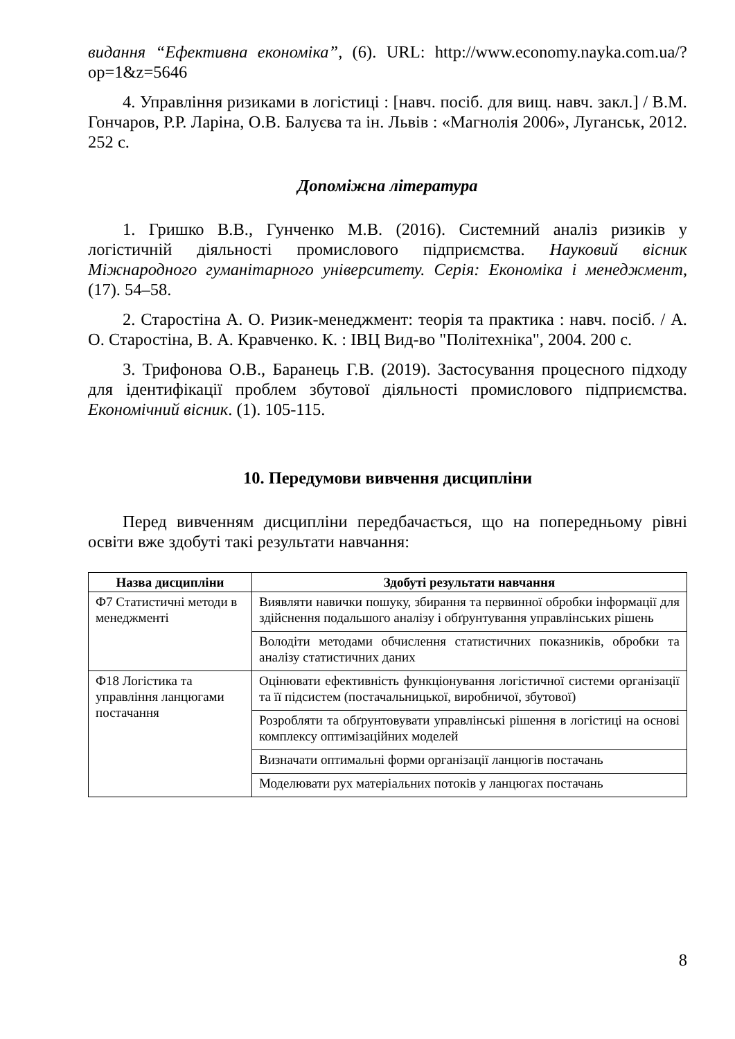видання “Ефективна економіка”, (6). URL: http://www.economy.nayka.com.ua/?op=1&z=5646
4. Управління ризиками в логістиці : [навч. посіб. для вищ. навч. закл.] / В.М. Гончаров, Р.Р. Ларіна, О.В. Балуєва та ін. Львів : «Магнолія 2006», Луганськ, 2012. 252 с.
Допоміжна література
1. Гришко В.В., Гунченко М.В. (2016). Системний аналіз ризиків у логістичній діяльності промислового підприємства. Науковий вісник Міжнародного гуманітарного університету. Серія: Економіка і менеджмент, (17). 54–58.
2. Старостіна А. О. Ризик-менеджмент: теорія та практика : навч. посіб. / А. О. Старостіна, В. А. Кравченко. К. : ІВЦ Вид-во "Політехніка", 2004. 200 с.
3. Трифонова О.В., Баранець Г.В. (2019). Застосування процесного підходу для ідентифікації проблем збутової діяльності промислового підприємства. Економічний вісник. (1). 105-115.
10. Передумови вивчення дисципліни
Перед вивченням дисципліни передбачається, що на попередньому рівні освіти вже здобуті такі результати навчання:
| Назва дисципліни | Здобуті результати навчання |
| --- | --- |
| Ф7 Статистичні методи в менеджменті | Виявляти навички пошуку, збирання та первинної обробки інформації для здійснення подальшого аналізу і обґрунтування управлінських рішень |
| | Володіти методами обчислення статистичних показників, обробки та аналізу статистичних даних |
| Ф18 Логістика та управління ланцюгами постачання | Оцінювати ефективність функціонування логістичної системи організації та її підсистем (постачальницької, виробничої, збутової) |
| | Розробляти та обґрунтовувати управлінські рішення в логістиці на основі комплексу оптимізаційних моделей |
| | Визначати оптимальні форми організації ланцюгів постачань |
| | Моделювати рух матеріальних потоків у ланцюгах постачань |
8